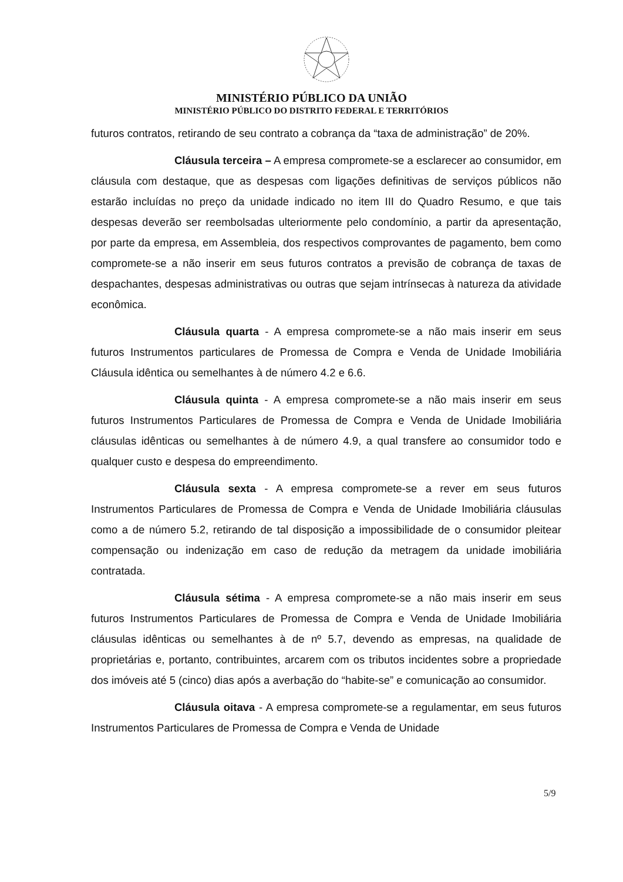MINISTÉRIO PÚBLICO DA UNIÃO
MINISTÉRIO PÚBLICO DO DISTRITO FEDERAL E TERRITÓRIOS
futuros contratos, retirando de seu contrato a cobrança da “taxa de administração” de 20%.
Cláusula terceira – A empresa compromete-se a esclarecer ao consumidor, em cláusula com destaque, que as despesas com ligações definitivas de serviços públicos não estarão incluídas no preço da unidade indicado no item III do Quadro Resumo, e que tais despesas deverão ser reembolsadas ulteriormente pelo condomínio, a partir da apresentação, por parte da empresa, em Assembleia, dos respectivos comprovantes de pagamento, bem como compromete-se a não inserir em seus futuros contratos a previsão de cobrança de taxas de despachantes, despesas administrativas ou outras que sejam intrínsecas à natureza da atividade econômica.
Cláusula quarta - A empresa compromete-se a não mais inserir em seus futuros Instrumentos particulares de Promessa de Compra e Venda de Unidade Imobiliária Cláusula idêntica ou semelhantes à de número 4.2 e 6.6.
Cláusula quinta - A empresa compromete-se a não mais inserir em seus futuros Instrumentos Particulares de Promessa de Compra e Venda de Unidade Imobiliária cláusulas idênticas ou semelhantes à de número 4.9, a qual transfere ao consumidor todo e qualquer custo e despesa do empreendimento.
Cláusula sexta - A empresa compromete-se a rever em seus futuros Instrumentos Particulares de Promessa de Compra e Venda de Unidade Imobiliária cláusulas como a de número 5.2, retirando de tal disposição a impossibilidade de o consumidor pleitear compensação ou indenização em caso de redução da metragem da unidade imobiliária contratada.
Cláusula sétima - A empresa compromete-se a não mais inserir em seus futuros Instrumentos Particulares de Promessa de Compra e Venda de Unidade Imobiliária cláusulas idênticas ou semelhantes à de nº 5.7, devendo as empresas, na qualidade de proprietárias e, portanto, contribuintes, arcarem com os tributos incidentes sobre a propriedade dos imóveis até 5 (cinco) dias após a averbação do “habite-se” e comunicação ao consumidor.
Cláusula oitava - A empresa compromete-se a regulamentar, em seus futuros Instrumentos Particulares de Promessa de Compra e Venda de Unidade
5/9